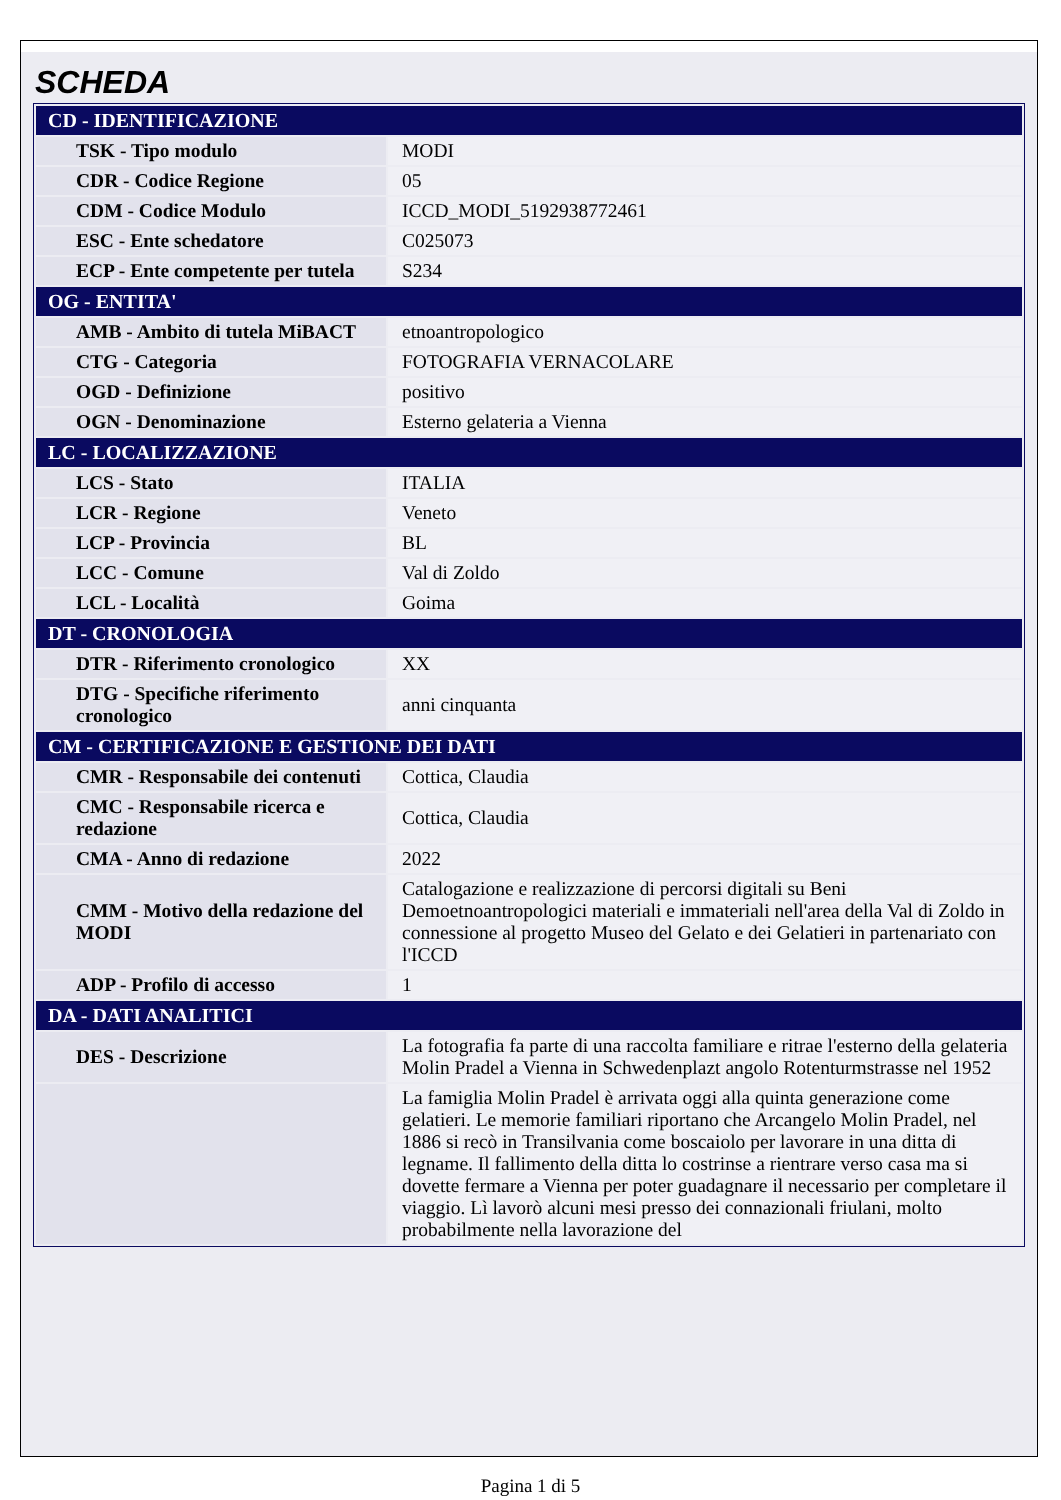SCHEDA
| CD - IDENTIFICAZIONE | |
| --- | --- |
| TSK - Tipo modulo | MODI |
| CDR - Codice Regione | 05 |
| CDM - Codice Modulo | ICCD_MODI_5192938772461 |
| ESC - Ente schedatore | C025073 |
| ECP - Ente competente per tutela | S234 |
| OG - ENTITA' | |
| AMB - Ambito di tutela MiBACT | etnoantropologico |
| CTG - Categoria | FOTOGRAFIA VERNACOLARE |
| OGD - Definizione | positivo |
| OGN - Denominazione | Esterno gelateria a Vienna |
| LC - LOCALIZZAZIONE | |
| LCS - Stato | ITALIA |
| LCR - Regione | Veneto |
| LCP - Provincia | BL |
| LCC - Comune | Val di Zoldo |
| LCL - Località | Goima |
| DT - CRONOLOGIA | |
| DTR - Riferimento cronologico | XX |
| DTG - Specifiche riferimento cronologico | anni cinquanta |
| CM - CERTIFICAZIONE E GESTIONE DEI DATI | |
| CMR - Responsabile dei contenuti | Cottica, Claudia |
| CMC - Responsabile ricerca e redazione | Cottica, Claudia |
| CMA - Anno di redazione | 2022 |
| CMM - Motivo della redazione del MODI | Catalogazione e realizzazione di percorsi digitali su Beni Demoetnoantropologici materiali e immateriali nell'area della Val di Zoldo in connessione al progetto Museo del Gelato e dei Gelatieri in partenariato con l'ICCD |
| ADP - Profilo di accesso | 1 |
| DA - DATI ANALITICI | |
| DES - Descrizione | La fotografia fa parte di una raccolta familiare e ritrae l'esterno della gelateria Molin Pradel a Vienna in Schwedenplazt angolo Rotenturmstrasse nel 1952 |
| | La famiglia Molin Pradel è arrivata oggi alla quinta generazione come gelatieri. Le memorie familiari riportano che Arcangelo Molin Pradel, nel 1886 si recò in Transilvania come boscaiolo per lavorare in una ditta di legname. Il fallimento della ditta lo costrinse a rientrare verso casa ma si dovette fermare a Vienna per poter guadagnare il necessario per completare il viaggio. Lì lavorò alcuni mesi presso dei connazionali friulani, molto probabilmente nella lavorazione del |
Pagina 1 di 5